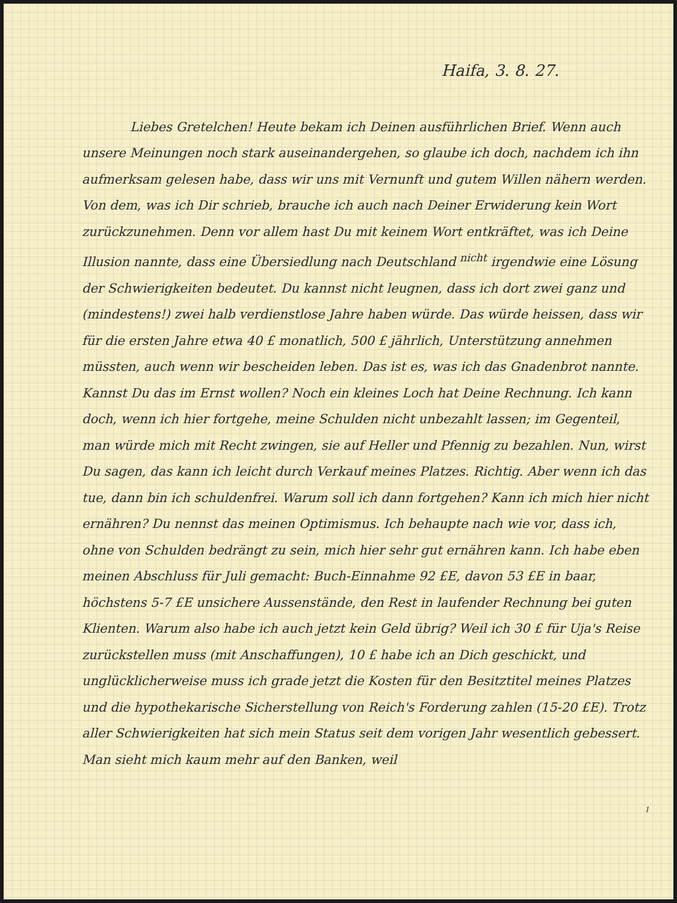Haifa, 3. 8. 27.
Liebes Gretelchen! Heute bekam ich Deinen ausführlichen Brief. Wenn auch unsere Meinungen noch stark auseinandergehen, so glaube ich doch, nachdem ich ihn aufmerksam gelesen habe, dass wir uns mit Vernunft und gutem Willen nähern werden. Von dem, was ich Dir schrieb, brauche ich auch nach Deiner Erwiderung kein Wort zurückzunehmen. Denn vor allem hast Du mit keinem Wort entkräftet, was ich Deine Illusion nannte, dass eine Übersiedlung nach Deutschland <sup>nicht</sup> irgendwie eine Lösung der Schwierigkeiten bedeutet. Du kannst nicht leugnen, dass ich dort zwei ganz und (mindestens!) zwei halb verdienstlose Jahre haben würde. Das würde heissen, dass wir für die ersten Jahre etwa 40 £ monatlich, 500 £ jährlich, Unterstützung annehmen müssten, auch wenn wir bescheiden leben. Das ist es, was ich das Gnadenbrot nannte. Kannst Du das im Ernst wollen? Noch ein kleines Loch hat Deine Rechnung. Ich kann doch, wenn ich hier fortgehe, meine Schulden nicht unbezahlt lassen; im Gegenteil, man würde mich mit Recht zwingen, sie auf Heller und Pfennig zu bezahlen. Nun, wirst Du sagen, das kann ich leicht durch Verkauf meines Platzes. Richtig. Aber wenn ich das tue, dann bin ich schuldenfrei. Warum soll ich dann fortgehen? Kann ich mich hier nicht ernähren? Du nennst das meinen Optimismus. Ich behaupte nach wie vor, dass ich, ohne von Schulden bedrängt zu sein, mich hier sehr gut ernähren kann. Ich habe eben meinen Abschluss für Juli gemacht: Buch-Einnahme 92 £E, davon 53 £E in baar, höchstens 5-7 £E unsichere Aussenstände, den Rest in laufender Rechnung bei guten Klienten. Warum also habe ich auch jetzt kein Geld übrig? Weil ich 30 £ für Uja's Reise zurückstellen muss (mit Anschaffungen), 10 £ habe ich an Dich geschickt, und unglücklicherweise muss ich grade jetzt die Kosten für den Besitztitel meines Platzes und die hypothekarische Sicherstellung von Reich's Forderung zahlen (15-20 £E). Trotz aller Schwierigkeiten hat sich mein Status seit dem vorigen Jahr wesentlich gebessert. Man sieht mich kaum mehr auf den Banken, weil
1